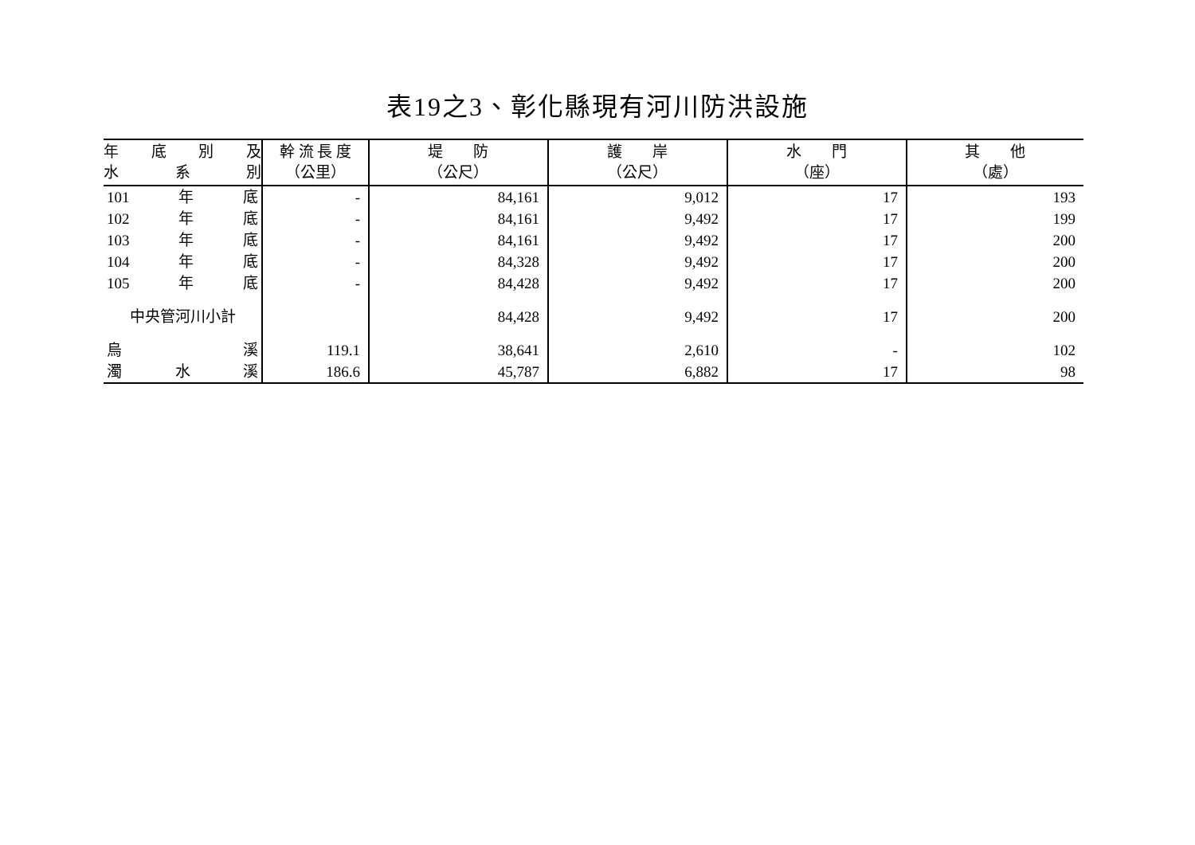表19之3、彰化縣現有河川防洪設施
| 年 底 別 及 水 系 別 | 幹 流 長 度 （公里） | 堤 防 （公尺） | 護 岸 （公尺） | 水 門 （座） | 其 他 （處） |
| --- | --- | --- | --- | --- | --- |
| 101 年 底 | - | 84,161 | 9,012 | 17 | 193 |
| 102 年 底 | - | 84,161 | 9,492 | 17 | 199 |
| 103 年 底 | - | 84,161 | 9,492 | 17 | 200 |
| 104 年 底 | - | 84,328 | 9,492 | 17 | 200 |
| 105 年 底 | - | 84,428 | 9,492 | 17 | 200 |
| 中央管河川小計 | | 84,428 | 9,492 | 17 | 200 |
| 烏 溪 | 119.1 | 38,641 | 2,610 | - | 102 |
| 濁 水 溪 | 186.6 | 45,787 | 6,882 | 17 | 98 |